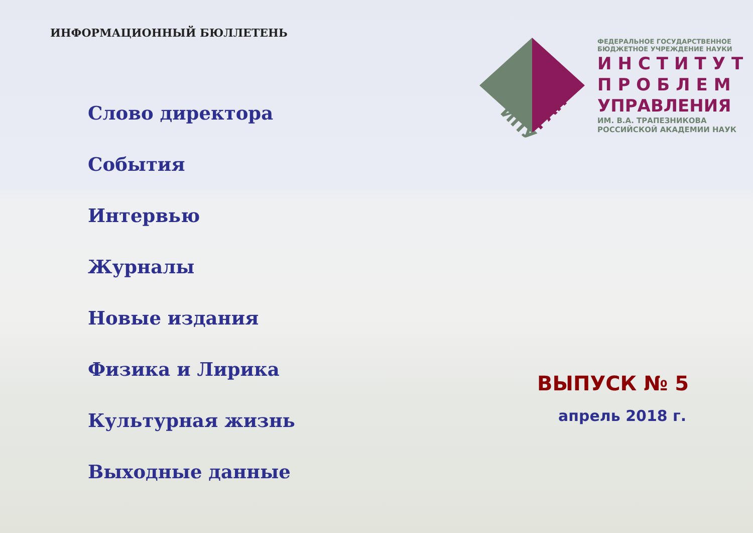ИНФОРМАЦИОННЫЙ БЮЛЛЕТЕНЬ
Слово директора
События
Интервью
Журналы
Новые издания
Физика и Лирика
Культурная жизнь
Выходные данные
ИПУ
РАН
ФЕДЕРАЛЬНОЕ ГОСУДАРСТВЕННОЕ
БЮДЖЕТНОЕ УЧРЕЖДЕНИЕ НАУКИ
ИНСТИТУТ
ПРОБЛЕМ
УПРАВЛЕНИЯ
ИМ. В.А. ТРАПЕЗНИКОВА
РОССИЙСКОЙ АКАДЕМИИ НАУК
ВЫПУСК № 5
апрель 2018 г.